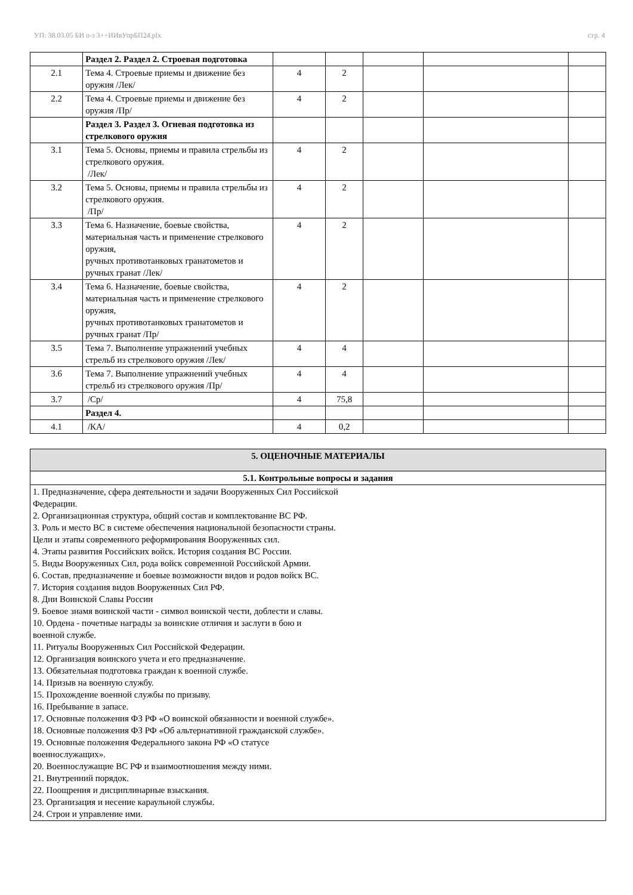УП: 38.03.05 БИ о-з 3++ИИвУпрБП24.plx стр. 4
| | Раздел 2. Раздел 2. Строевая подготовка | | | | | |
| 2.1 | Тема 4. Строевые приемы и движение без оружия /Лек/ | 4 | 2 | | | |
| 2.2 | Тема 4. Строевые приемы и движение без оружия /Пр/ | 4 | 2 | | | |
| | Раздел 3. Раздел 3. Огневая подготовка из стрелкового оружия | | | | | |
| 3.1 | Тема 5. Основы, приемы и правила стрельбы из стрелкового оружия. /Лек/ | 4 | 2 | | | |
| 3.2 | Тема 5. Основы, приемы и правила стрельбы из стрелкового оружия. /Пр/ | 4 | 2 | | | |
| 3.3 | Тема 6. Назначение, боевые свойства, материальная часть и применение стрелкового оружия, ручных противотанковых гранатометов и ручных гранат /Лек/ | 4 | 2 | | | |
| 3.4 | Тема 6. Назначение, боевые свойства, материальная часть и применение стрелкового оружия, ручных противотанковых гранатометов и ручных гранат /Пр/ | 4 | 2 | | | |
| 3.5 | Тема 7. Выполнение упражнений учебных стрельб из стрелкового оружия /Лек/ | 4 | 4 | | | |
| 3.6 | Тема 7. Выполнение упражнений учебных стрельб из стрелкового оружия /Пр/ | 4 | 4 | | | |
| 3.7 | /Ср/ | 4 | 75,8 | | | |
| | Раздел 4. | | | | | |
| 4.1 | /КА/ | 4 | 0,2 | | | |
| 5. ОЦЕНОЧНЫЕ МАТЕРИАЛЫ |
| 5.1. Контрольные вопросы и задания |
| 1. Предназначение, сфера деятельности и задачи Вооруженных Сил Российской Федерации. 2. Организационная структура, общий состав и комплектование ВС РФ. 3. Роль и место ВС в системе обеспечения национальной безопасности страны. Цели и этапы современного реформирования Вооруженных сил. 4. Этапы развития Российских войск. История создания ВС России. 5. Виды Вооруженных Сил, рода войск современной Российской Армии. 6. Состав, предназначение и боевые возможности видов и родов войск ВС. 7. История создания видов Вооруженных Сил РФ. 8. Дни Воинской Славы России 9. Боевое знамя воинской части - символ воинской чести, доблести и славы. 10. Ордена - почетные награды за воинские отличия и заслуги в бою и военной службе. 11. Ритуалы Вооруженных Сил Российской Федерации. 12. Организация воинского учета и его предназначение. 13. Обязательная подготовка граждан к военной службе. 14. Призыв на военную службу. 15. Прохождение военной службы по призыву. 16. Пребывание в запасе. 17. Основные положения ФЗ РФ «О воинской обязанности и военной службе». 18. Основные положения ФЗ РФ «Об альтернативной гражданской службе». 19. Основные положения Федерального закона РФ «О статусе военнослужащих». 20. Военнослужащие ВС РФ и взаимоотношения между ними. 21. Внутренний порядок. 22. Поощрения и дисциплинарные взыскания. 23. Организация и несение караульной службы. 24. Строи и управление ими. |